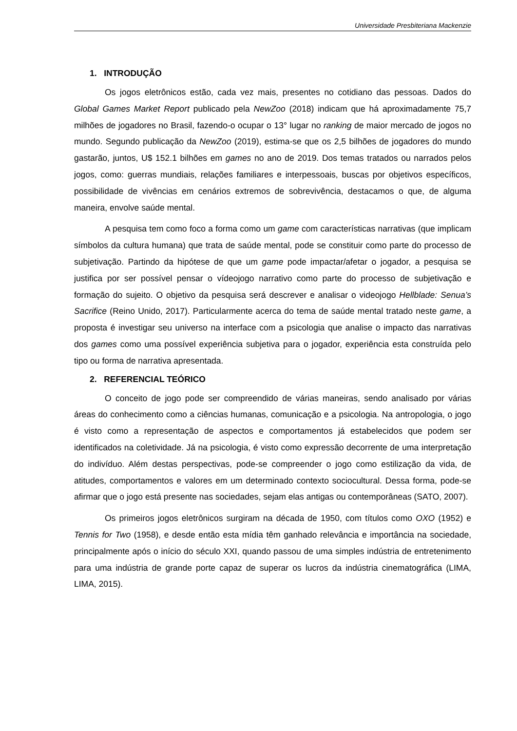Universidade Presbiteriana Mackenzie
1. INTRODUÇÃO
Os jogos eletrônicos estão, cada vez mais, presentes no cotidiano das pessoas. Dados do Global Games Market Report publicado pela NewZoo (2018) indicam que há aproximadamente 75,7 milhões de jogadores no Brasil, fazendo-o ocupar o 13° lugar no ranking de maior mercado de jogos no mundo. Segundo publicação da NewZoo (2019), estima-se que os 2,5 bilhões de jogadores do mundo gastarão, juntos, U$ 152.1 bilhões em games no ano de 2019. Dos temas tratados ou narrados pelos jogos, como: guerras mundiais, relações familiares e interpessoais, buscas por objetivos específicos, possibilidade de vivências em cenários extremos de sobrevivência, destacamos o que, de alguma maneira, envolve saúde mental.
A pesquisa tem como foco a forma como um game com características narrativas (que implicam símbolos da cultura humana) que trata de saúde mental, pode se constituir como parte do processo de subjetivação. Partindo da hipótese de que um game pode impactar/afetar o jogador, a pesquisa se justifica por ser possível pensar o vídeojogo narrativo como parte do processo de subjetivação e formação do sujeito. O objetivo da pesquisa será descrever e analisar o videojogo Hellblade: Senua’s Sacrifice (Reino Unido, 2017). Particularmente acerca do tema de saúde mental tratado neste game, a proposta é investigar seu universo na interface com a psicologia que analise o impacto das narrativas dos games como uma possível experiência subjetiva para o jogador, experiência esta construída pelo tipo ou forma de narrativa apresentada.
2. REFERENCIAL TEÓRICO
O conceito de jogo pode ser compreendido de várias maneiras, sendo analisado por várias áreas do conhecimento como a ciências humanas, comunicação e a psicologia. Na antropologia, o jogo é visto como a representação de aspectos e comportamentos já estabelecidos que podem ser identificados na coletividade. Já na psicologia, é visto como expressão decorrente de uma interpretação do indivíduo. Além destas perspectivas, pode-se compreender o jogo como estilização da vida, de atitudes, comportamentos e valores em um determinado contexto sociocultural. Dessa forma, pode-se afirmar que o jogo está presente nas sociedades, sejam elas antigas ou contemporâneas (SATO, 2007).
Os primeiros jogos eletrônicos surgiram na década de 1950, com títulos como OXO (1952) e Tennis for Two (1958), e desde então esta mídia têm ganhado relevância e importância na sociedade, principalmente após o início do século XXI, quando passou de uma simples indústria de entretenimento para uma indústria de grande porte capaz de superar os lucros da indústria cinematográfica (LIMA, LIMA, 2015).